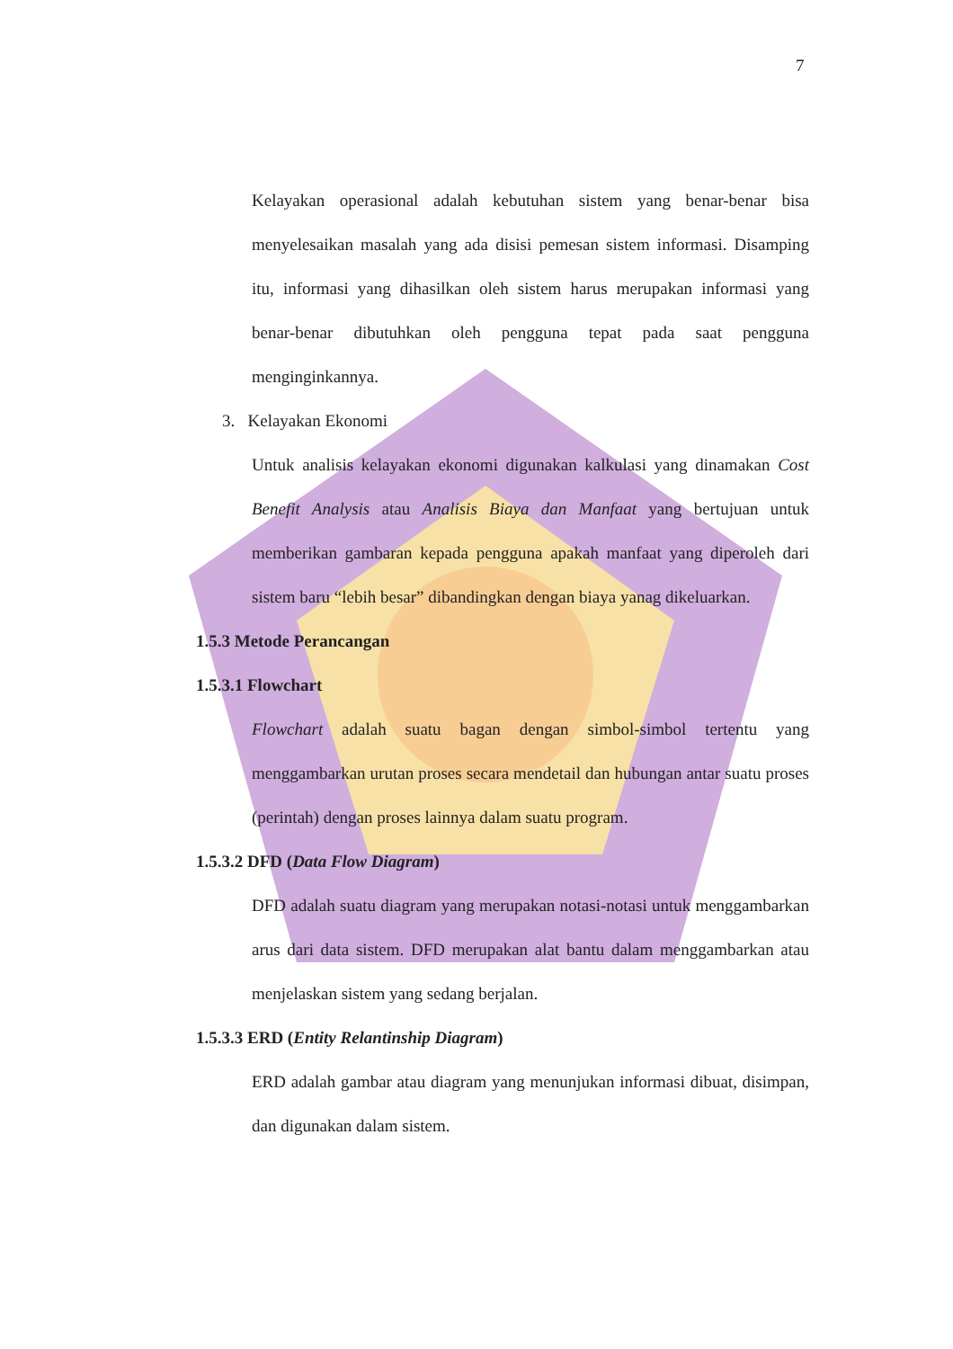7
Kelayakan operasional adalah kebutuhan sistem yang benar-benar bisa menyelesaikan masalah yang ada disisi pemesan sistem informasi. Disamping itu, informasi yang dihasilkan oleh sistem harus merupakan informasi yang benar-benar dibutuhkan oleh pengguna tepat pada saat pengguna menginginkannya.
3. Kelayakan Ekonomi
Untuk analisis kelayakan ekonomi digunakan kalkulasi yang dinamakan Cost Benefit Analysis atau Analisis Biaya dan Manfaat yang bertujuan untuk memberikan gambaran kepada pengguna apakah manfaat yang diperoleh dari sistem baru “lebih besar” dibandingkan dengan biaya yanag dikeluarkan.
1.5.3 Metode Perancangan
1.5.3.1 Flowchart
Flowchart adalah suatu bagan dengan simbol-simbol tertentu yang menggambarkan urutan proses secara mendetail dan hubungan antar suatu proses (perintah) dengan proses lainnya dalam suatu program.
1.5.3.2 DFD (Data Flow Diagram)
DFD adalah suatu diagram yang merupakan notasi-notasi untuk menggambarkan arus dari data sistem. DFD merupakan alat bantu dalam menggambarkan atau menjelaskan sistem yang sedang berjalan.
1.5.3.3 ERD (Entity Relantinship Diagram)
ERD adalah gambar atau diagram yang menunjukan informasi dibuat, disimpan, dan digunakan dalam sistem.